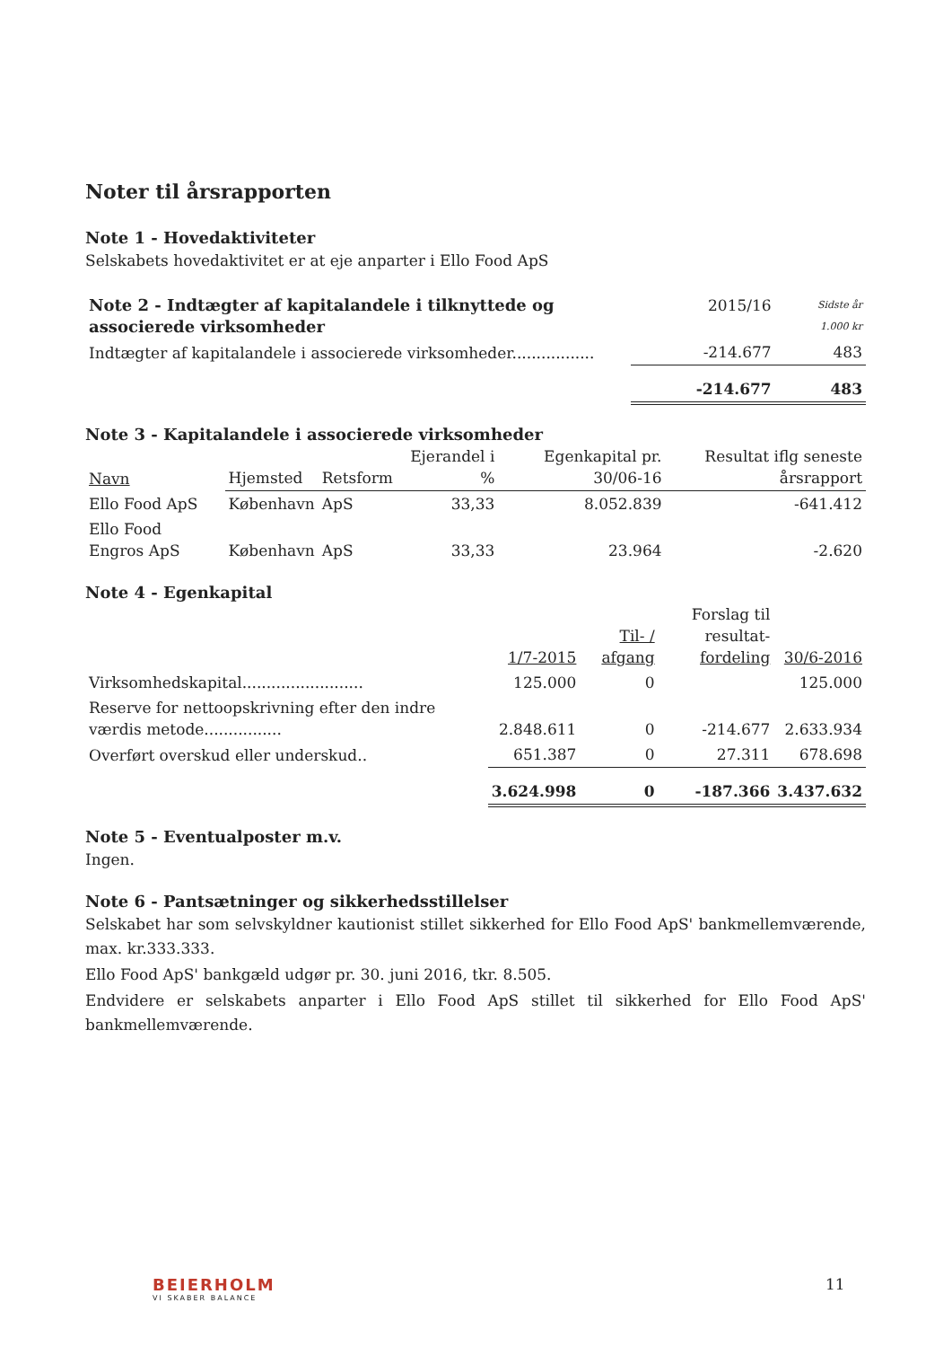Noter til årsrapporten
Note 1 - Hovedaktiviteter
Selskabets hovedaktivitet er at eje anparter i Ello Food ApS
| Note 2 - Indtægter af kapitalandele i tilknyttede og associerede virksomheder | 2015/16 | Sidste år 1.000 kr |
| Indtægter af kapitalandele i associerede virksomheder................. | -214.677 | 483 |
| | -214.677 | 483 |
Note 3 - Kapitalandele i associerede virksomheder
| Navn | Hjemsted | Retsform | Ejerandel i % | Egenkapital pr. 30/06-16 | Resultat iflg seneste årsrapport |
| --- | --- | --- | --- | --- | --- |
| Ello Food ApS | København | ApS | 33,33 | 8.052.839 | -641.412 |
| Ello Food Engros ApS | København | ApS | 33,33 | 23.964 | -2.620 |
Note 4 - Egenkapital
| | 1/7-2015 | Til- / afgang | Forslag til resultat- fordeling | 30/6-2016 |
| --- | --- | --- | --- | --- |
| Virksomhedskapital......................... | 125.000 | 0 | | 125.000 |
| Reserve for nettoopskrivning efter den indre værdis metode................ | 2.848.611 | 0 | -214.677 | 2.633.934 |
| Overført overskud eller underskud.. | 651.387 | 0 | 27.311 | 678.698 |
| | 3.624.998 | 0 | -187.366 | 3.437.632 |
Note 5 - Eventualposter m.v.
Ingen.
Note 6 - Pantsætninger og sikkerhedsstillelser
Selskabet har som selvskyldner kautionist stillet sikkerhed for Ello Food ApS' bankmellemværende, max. kr.333.333.
Ello Food ApS' bankgæld udgør pr. 30. juni 2016, tkr. 8.505.
Endvidere er selskabets anparter i Ello Food ApS stillet til sikkerhed for Ello Food ApS' bankmellemværende.
BEIERHOLM
VI SKABER BALANCE
11